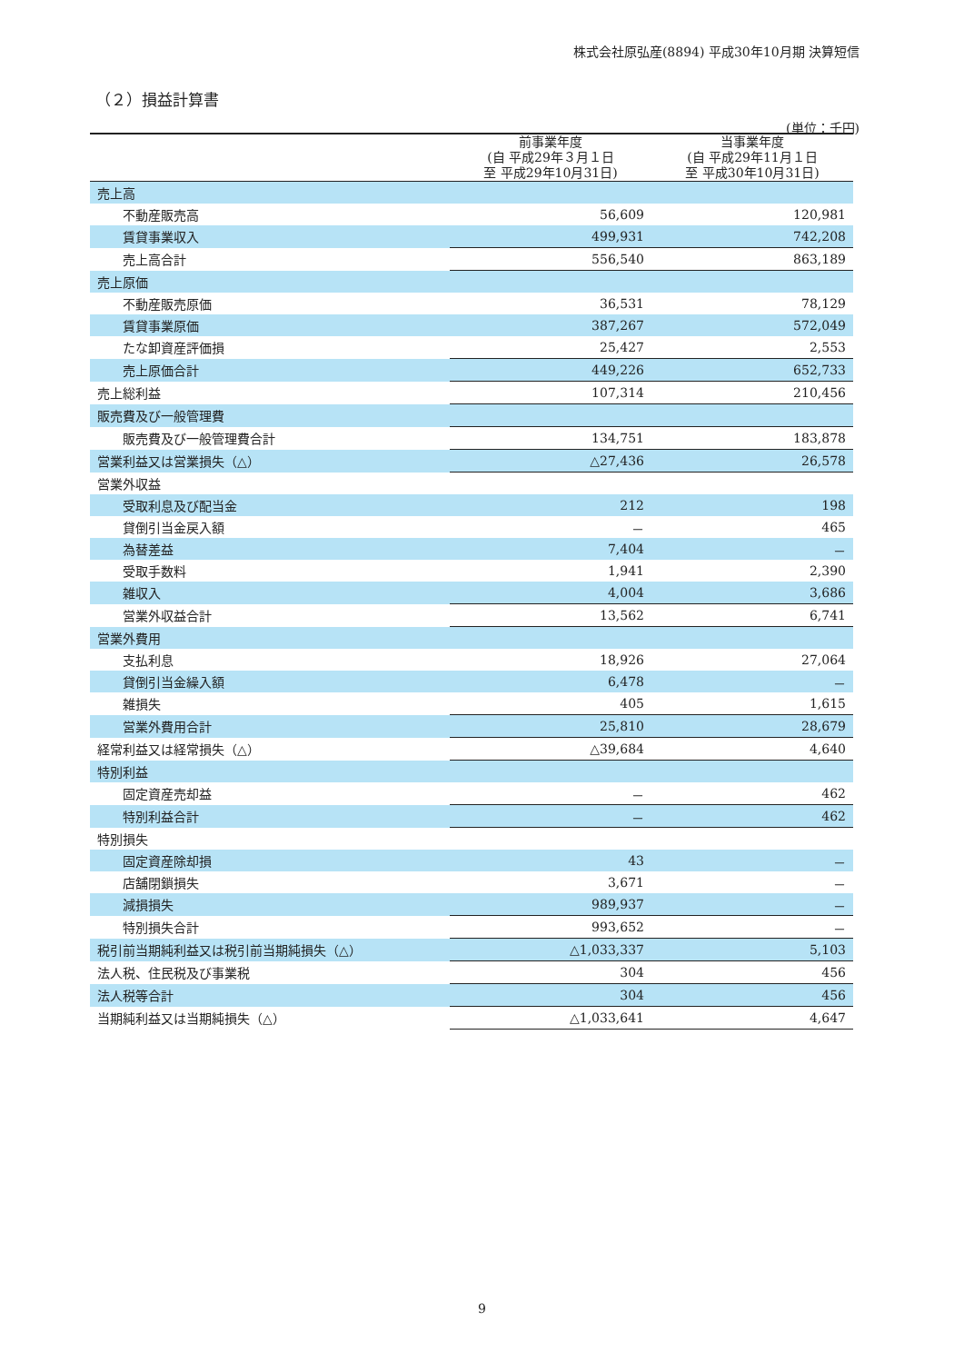株式会社原弘産(8894) 平成30年10月期 決算短信
（２）損益計算書
(単位：千円)
| | 前事業年度 (自 平成29年３月１日 至 平成29年10月31日) | 当事業年度 (自 平成29年11月１日 至 平成30年10月31日) |
| --- | --- | --- |
| 売上高 | | |
| 不動産販売高 | 56,609 | 120,981 |
| 賃貸事業収入 | 499,931 | 742,208 |
| 売上高合計 | 556,540 | 863,189 |
| 売上原価 | | |
| 不動産販売原価 | 36,531 | 78,129 |
| 賃貸事業原価 | 387,267 | 572,049 |
| たな卸資産評価損 | 25,427 | 2,553 |
| 売上原価合計 | 449,226 | 652,733 |
| 売上総利益 | 107,314 | 210,456 |
| 販売費及び一般管理費 | | |
| 販売費及び一般管理費合計 | 134,751 | 183,878 |
| 営業利益又は営業損失（△） | △27,436 | 26,578 |
| 営業外収益 | | |
| 受取利息及び配当金 | 212 | 198 |
| 貸倒引当金戻入額 | － | 465 |
| 為替差益 | 7,404 | － |
| 受取手数料 | 1,941 | 2,390 |
| 雑収入 | 4,004 | 3,686 |
| 営業外収益合計 | 13,562 | 6,741 |
| 営業外費用 | | |
| 支払利息 | 18,926 | 27,064 |
| 貸倒引当金繰入額 | 6,478 | － |
| 雑損失 | 405 | 1,615 |
| 営業外費用合計 | 25,810 | 28,679 |
| 経常利益又は経常損失（△） | △39,684 | 4,640 |
| 特別利益 | | |
| 固定資産売却益 | － | 462 |
| 特別利益合計 | － | 462 |
| 特別損失 | | |
| 固定資産除却損 | 43 | － |
| 店舗閉鎖損失 | 3,671 | － |
| 減損損失 | 989,937 | － |
| 特別損失合計 | 993,652 | － |
| 税引前当期純利益又は税引前当期純損失（△） | △1,033,337 | 5,103 |
| 法人税、住民税及び事業税 | 304 | 456 |
| 法人税等合計 | 304 | 456 |
| 当期純利益又は当期純損失（△） | △1,033,641 | 4,647 |
9